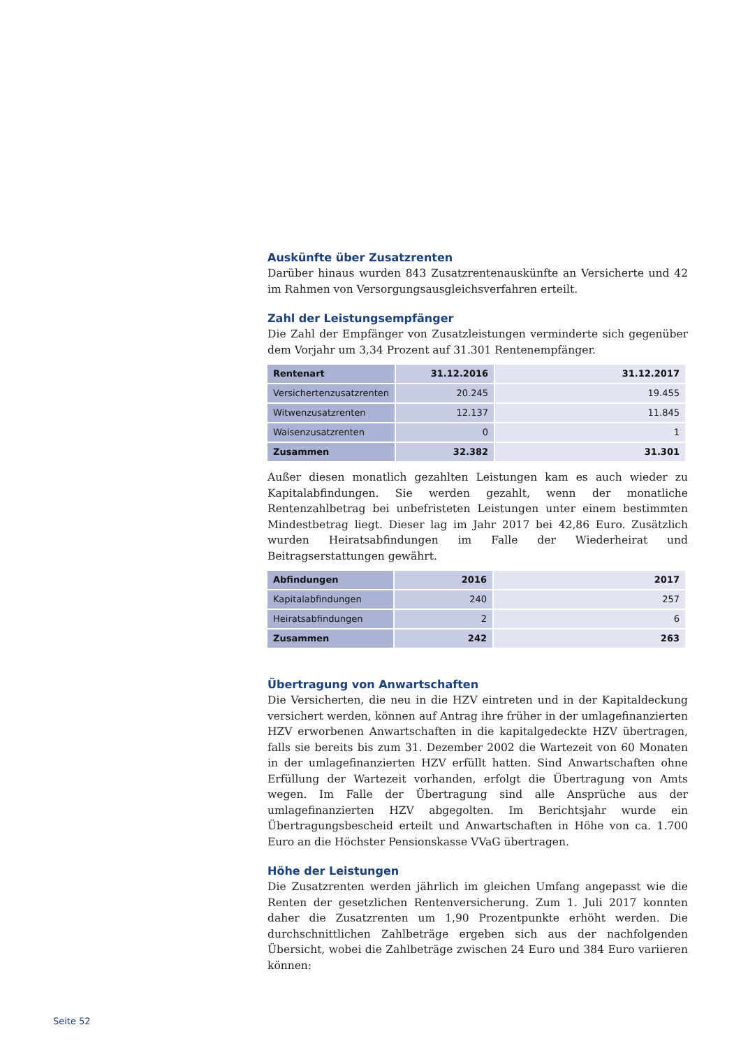Auskünfte über Zusatzrenten
Darüber hinaus wurden 843 Zusatzrentenauskünfte an Versicherte und 42 im Rahmen von Versorgungsausgleichsverfahren erteilt.
Zahl der Leistungsempfänger
Die Zahl der Empfänger von Zusatzleistungen verminderte sich gegenüber dem Vorjahr um 3,34 Prozent auf 31.301 Rentenempfänger.
| Rentenart | 31.12.2016 | 31.12.2017 |
| --- | --- | --- |
| Versichertenzusatzrenten | 20.245 | 19.455 |
| Witwenzusatzrenten | 12.137 | 11.845 |
| Waisenzusatzrenten | 0 | 1 |
| Zusammen | 32.382 | 31.301 |
Außer diesen monatlich gezahlten Leistungen kam es auch wieder zu Kapitalabfindungen. Sie werden gezahlt, wenn der monatliche Rentenzahlbetrag bei unbefristeten Leistungen unter einem bestimmten Mindestbetrag liegt. Dieser lag im Jahr 2017 bei 42,86 Euro. Zusätzlich wurden Heiratsabfindungen im Falle der Wiederheirat und Beitragserstattungen gewährt.
| Abfindungen | 2016 | 2017 |
| --- | --- | --- |
| Kapitalabfindungen | 240 | 257 |
| Heiratsabfindungen | 2 | 6 |
| Zusammen | 242 | 263 |
Übertragung von Anwartschaften
Die Versicherten, die neu in die HZV eintreten und in der Kapitaldeckung versichert werden, können auf Antrag ihre früher in der umlagefinanzierten HZV erworbenen Anwartschaften in die kapitalgedeckte HZV übertragen, falls sie bereits bis zum 31. Dezember 2002 die Wartezeit von 60 Monaten in der umlagefinanzierten HZV erfüllt hatten. Sind Anwartschaften ohne Erfüllung der Wartezeit vorhanden, erfolgt die Übertragung von Amts wegen. Im Falle der Übertragung sind alle Ansprüche aus der umlagefinanzierten HZV abgegolten. Im Berichtsjahr wurde ein Übertragungsbescheid erteilt und Anwartschaften in Höhe von ca. 1.700 Euro an die Höchster Pensionskasse VVaG übertragen.
Höhe der Leistungen
Die Zusatzrenten werden jährlich im gleichen Umfang angepasst wie die Renten der gesetzlichen Rentenversicherung. Zum 1. Juli 2017 konnten daher die Zusatzrenten um 1,90 Prozentpunkte erhöht werden. Die durchschnittlichen Zahlbeträge ergeben sich aus der nachfolgenden Übersicht, wobei die Zahlbeträge zwischen 24 Euro und 384 Euro variieren können:
Seite 52